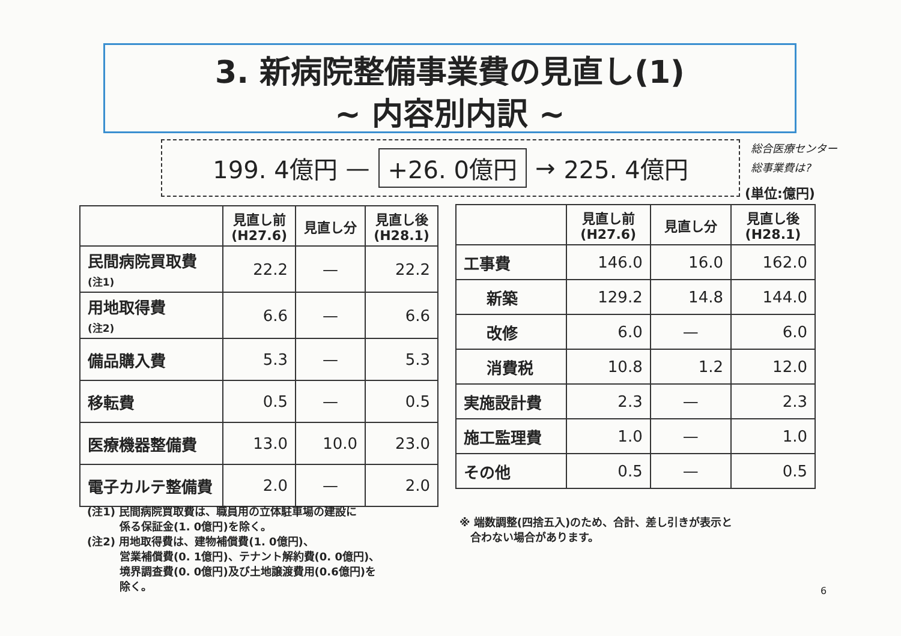3. 新病院整備事業費の見直し(1)
~ 内容別内訳 ~
199. 4億円 — +26. 0億円 → 225. 4億円
総合医療センター
総事業費は?
(単位:億円)
| | 見直し前 (H27.6) | 見直し分 | 見直し後 (H28.1) |
| --- | --- | --- | --- |
| 民間病院買取費 (注1) | 22.2 | — | 22.2 |
| 用地取得費 (注2) | 6.6 | — | 6.6 |
| 備品購入費 | 5.3 | — | 5.3 |
| 移転費 | 0.5 | — | 0.5 |
| 医療機器整備費 | 13.0 | 10.0 | 23.0 |
| 電子カルテ整備費 | 2.0 | — | 2.0 |
| | 見直し前 (H27.6) | 見直し分 | 見直し後 (H28.1) |
| --- | --- | --- | --- |
| 工事費 | 146.0 | 16.0 | 162.0 |
| 新築 | 129.2 | 14.8 | 144.0 |
| 改修 | 6.0 | — | 6.0 |
| 消費税 | 10.8 | 1.2 | 12.0 |
| 実施設計費 | 2.3 | — | 2.3 |
| 施工監理費 | 1.0 | — | 1.0 |
| その他 | 0.5 | — | 0.5 |
(注1) 民間病院買取費は、職員用の立体駐車場の建設に
　　　係る保証金(1. 0億円)を除く。
(注2) 用地取得費は、建物補償費(1. 0億円)、
　　　営業補償費(0. 1億円)、テナント解約費(0. 0億円)、
　　　境界調査費(0. 0億円)及び土地譲渡費用(0.6億円)を
　　　除く。
※ 端数調整(四捨五入)のため、合計、差し引きが表示と
　合わない場合があります。
6